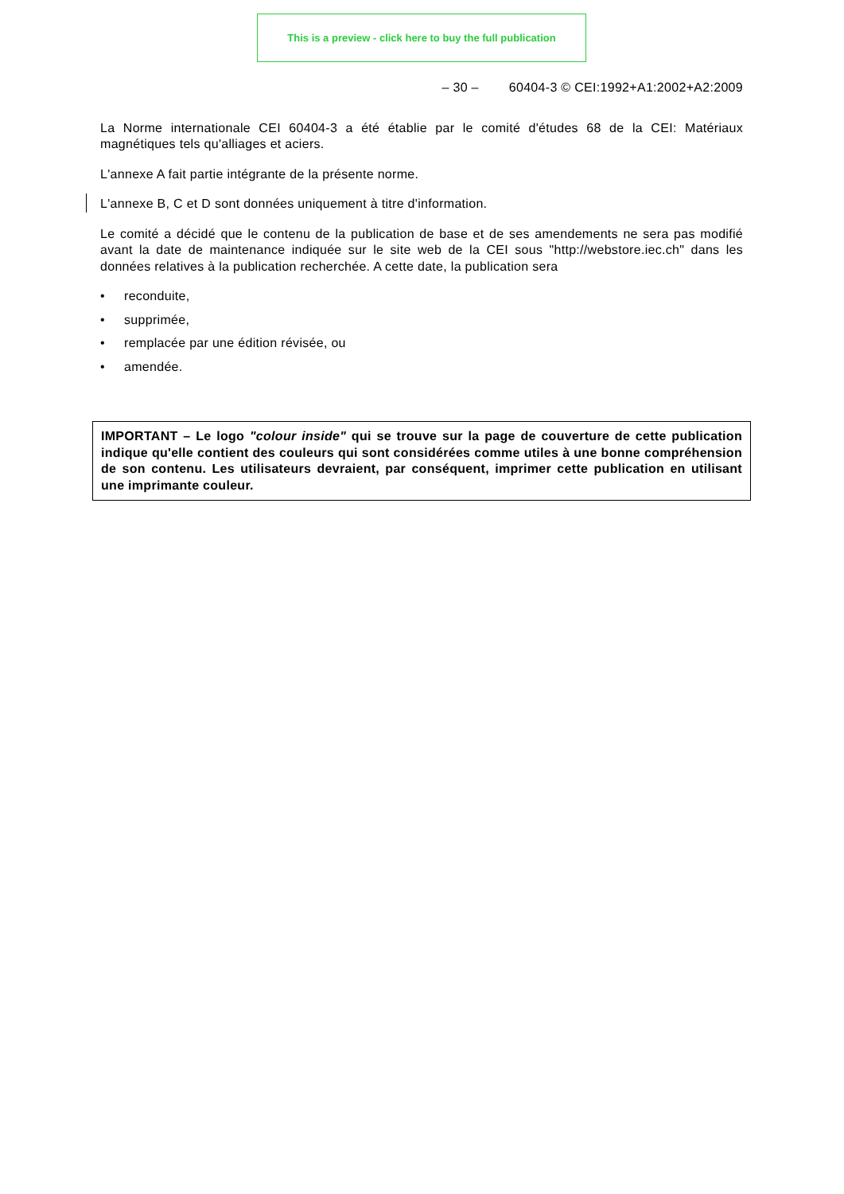This is a preview - click here to buy the full publication
– 30 – 60404-3 © CEI:1992+A1:2002+A2:2009
La Norme internationale CEI 60404-3 a été établie par le comité d'études 68 de la CEI: Matériaux magnétiques tels qu'alliages et aciers.
L'annexe A fait partie intégrante de la présente norme.
L'annexe B, C et D sont données uniquement à titre d'information.
Le comité a décidé que le contenu de la publication de base et de ses amendements ne sera pas modifié avant la date de maintenance indiquée sur le site web de la CEI sous "http://webstore.iec.ch" dans les données relatives à la publication recherchée. A cette date, la publication sera
• reconduite,
• supprimée,
• remplacée par une édition révisée, ou
• amendée.
IMPORTANT – Le logo "colour inside" qui se trouve sur la page de couverture de cette publication indique qu'elle contient des couleurs qui sont considérées comme utiles à une bonne compréhension de son contenu. Les utilisateurs devraient, par conséquent, imprimer cette publication en utilisant une imprimante couleur.